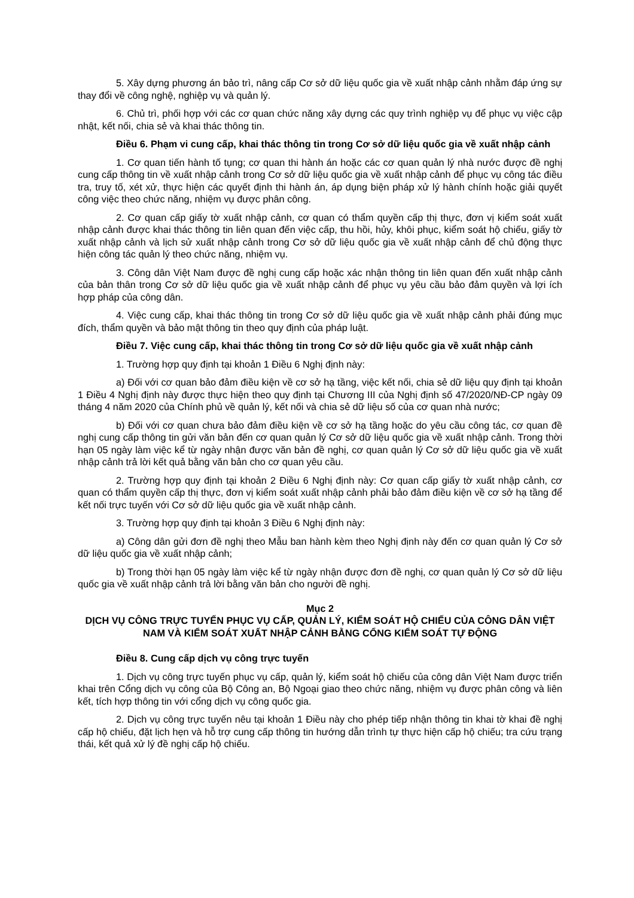5. Xây dựng phương án bảo trì, nâng cấp Cơ sở dữ liệu quốc gia về xuất nhập cảnh nhằm đáp ứng sự thay đổi về công nghệ, nghiệp vụ và quản lý.
6. Chủ trì, phối hợp với các cơ quan chức năng xây dựng các quy trình nghiệp vụ để phục vụ việc cập nhật, kết nối, chia sẻ và khai thác thông tin.
Điều 6. Phạm vi cung cấp, khai thác thông tin trong Cơ sở dữ liệu quốc gia về xuất nhập cảnh
1. Cơ quan tiến hành tố tụng; cơ quan thi hành án hoặc các cơ quan quản lý nhà nước được đề nghị cung cấp thông tin về xuất nhập cảnh trong Cơ sở dữ liệu quốc gia về xuất nhập cảnh để phục vụ công tác điều tra, truy tố, xét xử, thực hiện các quyết định thi hành án, áp dụng biện pháp xử lý hành chính hoặc giải quyết công việc theo chức năng, nhiệm vụ được phân công.
2. Cơ quan cấp giấy tờ xuất nhập cảnh, cơ quan có thẩm quyền cấp thị thực, đơn vị kiểm soát xuất nhập cảnh được khai thác thông tin liên quan đến việc cấp, thu hồi, hủy, khôi phục, kiểm soát hộ chiếu, giấy tờ xuất nhập cảnh và lịch sử xuất nhập cảnh trong Cơ sở dữ liệu quốc gia về xuất nhập cảnh để chủ động thực hiện công tác quản lý theo chức năng, nhiệm vụ.
3. Công dân Việt Nam được đề nghị cung cấp hoặc xác nhận thông tin liên quan đến xuất nhập cảnh của bản thân trong Cơ sở dữ liệu quốc gia về xuất nhập cảnh để phục vụ yêu cầu bảo đảm quyền và lợi ích hợp pháp của công dân.
4. Việc cung cấp, khai thác thông tin trong Cơ sở dữ liệu quốc gia về xuất nhập cảnh phải đúng mục đích, thẩm quyền và bảo mật thông tin theo quy định của pháp luật.
Điều 7. Việc cung cấp, khai thác thông tin trong Cơ sở dữ liệu quốc gia về xuất nhập cảnh
1. Trường hợp quy định tại khoản 1 Điều 6 Nghị định này:
a) Đối với cơ quan bảo đảm điều kiện về cơ sở hạ tầng, việc kết nối, chia sẻ dữ liệu quy định tại khoản 1 Điều 4 Nghị định này được thực hiện theo quy định tại Chương III của Nghị định số 47/2020/NĐ-CP ngày 09 tháng 4 năm 2020 của Chính phủ về quản lý, kết nối và chia sẻ dữ liệu số của cơ quan nhà nước;
b) Đối với cơ quan chưa bảo đảm điều kiện về cơ sở hạ tầng hoặc do yêu cầu công tác, cơ quan đề nghị cung cấp thông tin gửi văn bản đến cơ quan quản lý Cơ sở dữ liệu quốc gia về xuất nhập cảnh. Trong thời hạn 05 ngày làm việc kể từ ngày nhận được văn bản đề nghị, cơ quan quản lý Cơ sở dữ liệu quốc gia về xuất nhập cảnh trả lời kết quả bằng văn bản cho cơ quan yêu cầu.
2. Trường hợp quy định tại khoản 2 Điều 6 Nghị định này: Cơ quan cấp giấy tờ xuất nhập cảnh, cơ quan có thẩm quyền cấp thị thực, đơn vị kiểm soát xuất nhập cảnh phải bảo đảm điều kiện về cơ sở hạ tầng để kết nối trực tuyến với Cơ sở dữ liệu quốc gia về xuất nhập cảnh.
3. Trường hợp quy định tại khoản 3 Điều 6 Nghị định này:
a) Công dân gửi đơn đề nghị theo Mẫu ban hành kèm theo Nghị định này đến cơ quan quản lý Cơ sở dữ liệu quốc gia về xuất nhập cảnh;
b) Trong thời hạn 05 ngày làm việc kể từ ngày nhận được đơn đề nghị, cơ quan quản lý Cơ sở dữ liệu quốc gia về xuất nhập cảnh trả lời bằng văn bản cho người đề nghị.
Mục 2
DỊCH VỤ CÔNG TRỰC TUYẾN PHỤC VỤ CẤP, QUẢN LÝ, KIỂM SOÁT HỘ CHIẾU CỦA CÔNG DÂN VIỆT NAM VÀ KIỂM SOÁT XUẤT NHẬP CẢNH BẰNG CỔNG KIỂM SOÁT TỰ ĐỘNG
Điều 8. Cung cấp dịch vụ công trực tuyến
1. Dịch vụ công trực tuyến phục vụ cấp, quản lý, kiểm soát hộ chiếu của công dân Việt Nam được triển khai trên Cổng dịch vụ công của Bộ Công an, Bộ Ngoại giao theo chức năng, nhiệm vụ được phân công và liên kết, tích hợp thông tin với cổng dịch vụ công quốc gia.
2. Dịch vụ công trực tuyến nêu tại khoản 1 Điều này cho phép tiếp nhận thông tin khai tờ khai đề nghị cấp hộ chiếu, đặt lịch hẹn và hỗ trợ cung cấp thông tin hướng dẫn trình tự thực hiện cấp hộ chiếu; tra cứu trạng thái, kết quả xử lý đề nghị cấp hộ chiếu.